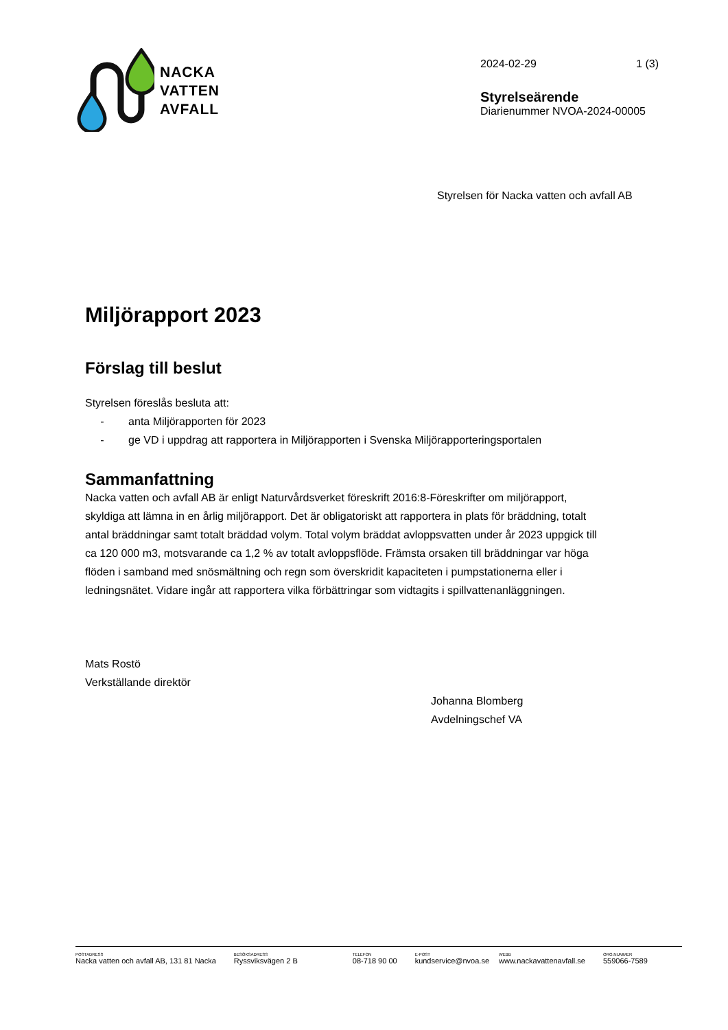NACKA
VATTEN
AVFALL
2024-02-29 1 (3)
Styrelseärende
Diarienummer NVOA-2024-00005
Styrelsen för Nacka vatten och avfall AB
Miljörapport 2023
Förslag till beslut
Styrelsen föreslås besluta att:
- anta Miljörapporten för 2023
- ge VD i uppdrag att rapportera in Miljörapporten i Svenska Miljörapporteringsportalen
Sammanfattning
Nacka vatten och avfall AB är enligt Naturvårdsverket föreskrift 2016:8-Föreskrifter om miljörapport, skyldiga att lämna in en årlig miljörapport. Det är obligatoriskt att rapportera in plats för bräddning, totalt antal bräddningar samt totalt bräddad volym. Total volym bräddat avloppsvatten under år 2023 uppgick till ca 120 000 m3, motsvarande ca 1,2 % av totalt avloppsflöde. Främsta orsaken till bräddningar var höga flöden i samband med snösmältning och regn som överskridit kapaciteten i pumpstationerna eller i ledningsnätet. Vidare ingår att rapportera vilka förbättringar som vidtagits i spillvattenanläggningen.
Mats Rostö
Verkställande direktör
Johanna Blomberg
Avdelningschef VA
POSTADRESS
Nacka vatten och avfall AB, 131 81 Nacka
BESÖKSADRESS
Ryssviksvägen 2 B
TELEFON
08-718 90 00
E-POST
kundservice@nvoa.se
WEBB
www.nackavattenavfall.se
ORG.NUMMER
559066-7589